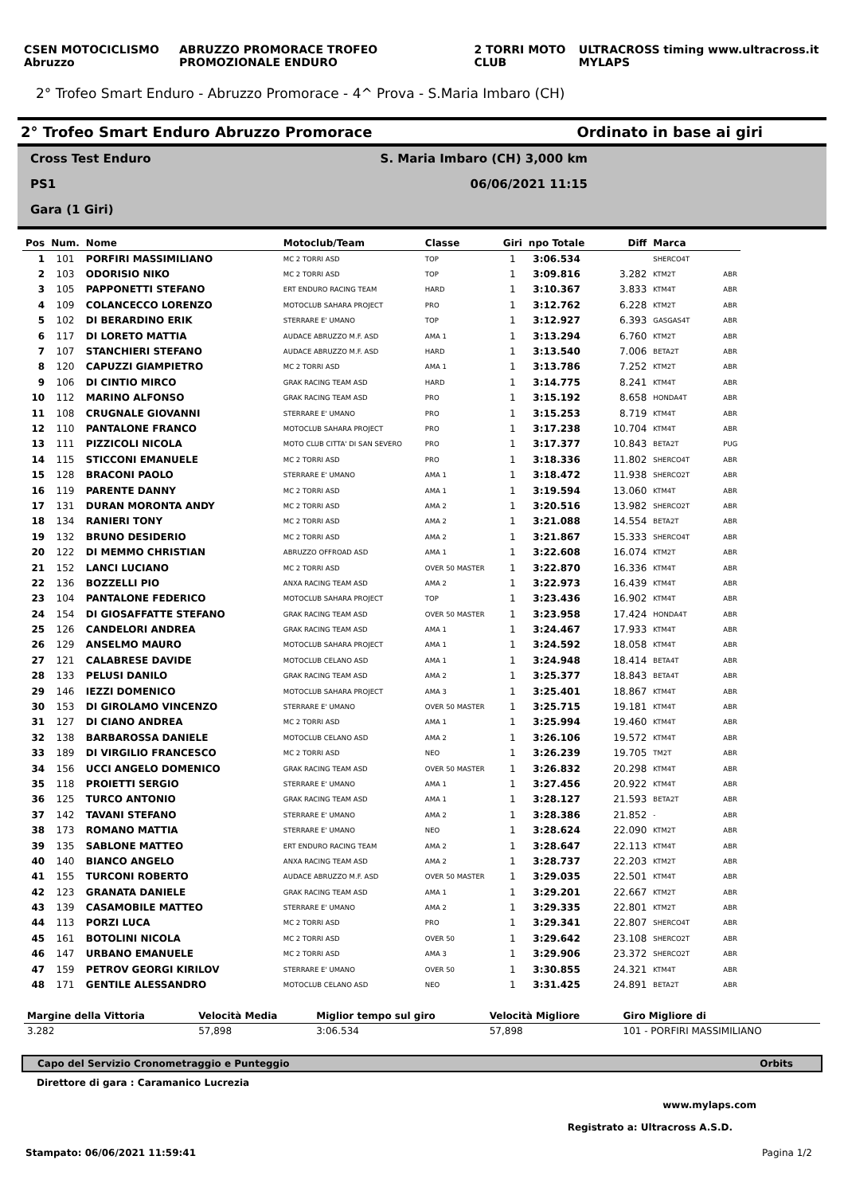CSEN MOTOCICLISMO Abruzzo ABRUZZO PROMORACE TROFEO PROMOZIONALE ENDURO 2 TORRI MOTO CLUB ULTRACROSS timing www.ultracross.it MYLAPS
2° Trofeo Smart Enduro - Abruzzo Promorace - 4^ Prova - S.Maria Imbaro (CH)
2° Trofeo Smart Enduro Abruzzo Promorace Ordinato in base ai giri
Cross Test Enduro S. Maria Imbaro (CH) 3,000 km
PS1 06/06/2021 11:15
Gara (1 Giri)
| Pos | Num. | Nome | Motoclub/Team | Classe | Giri | npo Totale | Diff | Marca | |
| --- | --- | --- | --- | --- | --- | --- | --- | --- | --- |
| 1 | 101 | PORFIRI MASSIMILIANO | MC 2 TORRI ASD | TOP | 1 | 3:06.534 | | SHERCO4T | |
| 2 | 103 | ODORISIO NIKO | MC 2 TORRI ASD | TOP | 1 | 3:09.816 | 3.282 | KTM2T | ABR |
| 3 | 105 | PAPPONETTI STEFANO | ERT ENDURO RACING TEAM | HARD | 1 | 3:10.367 | 3.833 | KTM4T | ABR |
| 4 | 109 | COLANCECCO LORENZO | MOTOCLUB SAHARA PROJECT | PRO | 1 | 3:12.762 | 6.228 | KTM2T | ABR |
| 5 | 102 | DI BERARDINO ERIK | STERRARE E' UMANO | TOP | 1 | 3:12.927 | 6.393 | GASGAS4T | ABR |
| 6 | 117 | DI LORETO MATTIA | AUDACE ABRUZZO M.F. ASD | AMA 1 | 1 | 3:13.294 | 6.760 | KTM2T | ABR |
| 7 | 107 | STANCHIERI STEFANO | AUDACE ABRUZZO M.F. ASD | HARD | 1 | 3:13.540 | 7.006 | BETA2T | ABR |
| 8 | 120 | CAPUZZI GIAMPIETRO | MC 2 TORRI ASD | AMA 1 | 1 | 3:13.786 | 7.252 | KTM2T | ABR |
| 9 | 106 | DI CINTIO MIRCO | GRAK RACING TEAM ASD | HARD | 1 | 3:14.775 | 8.241 | KTM4T | ABR |
| 10 | 112 | MARINO ALFONSO | GRAK RACING TEAM ASD | PRO | 1 | 3:15.192 | 8.658 | HONDA4T | ABR |
| 11 | 108 | CRUGNALE GIOVANNI | STERRARE E' UMANO | PRO | 1 | 3:15.253 | 8.719 | KTM4T | ABR |
| 12 | 110 | PANTALONE FRANCO | MOTOCLUB SAHARA PROJECT | PRO | 1 | 3:17.238 | 10.704 | KTM4T | ABR |
| 13 | 111 | PIZZICOLI NICOLA | MOTO CLUB CITTA' DI SAN SEVERO | PRO | 1 | 3:17.377 | 10.843 | BETA2T | PUG |
| 14 | 115 | STICCONI EMANUELE | MC 2 TORRI ASD | PRO | 1 | 3:18.336 | 11.802 | SHERCO4T | ABR |
| 15 | 128 | BRACONI PAOLO | STERRARE E' UMANO | AMA 1 | 1 | 3:18.472 | 11.938 | SHERCO2T | ABR |
| 16 | 119 | PARENTE DANNY | MC 2 TORRI ASD | AMA 1 | 1 | 3:19.594 | 13.060 | KTM4T | ABR |
| 17 | 131 | DURAN MORONTA ANDY | MC 2 TORRI ASD | AMA 2 | 1 | 3:20.516 | 13.982 | SHERCO2T | ABR |
| 18 | 134 | RANIERI TONY | MC 2 TORRI ASD | AMA 2 | 1 | 3:21.088 | 14.554 | BETA2T | ABR |
| 19 | 132 | BRUNO DESIDERIO | MC 2 TORRI ASD | AMA 2 | 1 | 3:21.867 | 15.333 | SHERCO4T | ABR |
| 20 | 122 | DI MEMMO CHRISTIAN | ABRUZZO OFFROAD ASD | AMA 1 | 1 | 3:22.608 | 16.074 | KTM2T | ABR |
| 21 | 152 | LANCI LUCIANO | MC 2 TORRI ASD | OVER 50 MASTER | 1 | 3:22.870 | 16.336 | KTM4T | ABR |
| 22 | 136 | BOZZELLI PIO | ANXA RACING TEAM ASD | AMA 2 | 1 | 3:22.973 | 16.439 | KTM4T | ABR |
| 23 | 104 | PANTALONE FEDERICO | MOTOCLUB SAHARA PROJECT | TOP | 1 | 3:23.436 | 16.902 | KTM4T | ABR |
| 24 | 154 | DI GIOSAFFATTE STEFANO | GRAK RACING TEAM ASD | OVER 50 MASTER | 1 | 3:23.958 | 17.424 | HONDA4T | ABR |
| 25 | 126 | CANDELORI ANDREA | GRAK RACING TEAM ASD | AMA 1 | 1 | 3:24.467 | 17.933 | KTM4T | ABR |
| 26 | 129 | ANSELMO MAURO | MOTOCLUB SAHARA PROJECT | AMA 1 | 1 | 3:24.592 | 18.058 | KTM4T | ABR |
| 27 | 121 | CALABRESE DAVIDE | MOTOCLUB CELANO ASD | AMA 1 | 1 | 3:24.948 | 18.414 | BETA4T | ABR |
| 28 | 133 | PELUSI DANILO | GRAK RACING TEAM ASD | AMA 2 | 1 | 3:25.377 | 18.843 | BETA4T | ABR |
| 29 | 146 | IEZZI DOMENICO | MOTOCLUB SAHARA PROJECT | AMA 3 | 1 | 3:25.401 | 18.867 | KTM4T | ABR |
| 30 | 153 | DI GIROLAMO VINCENZO | STERRARE E' UMANO | OVER 50 MASTER | 1 | 3:25.715 | 19.181 | KTM4T | ABR |
| 31 | 127 | DI CIANO ANDREA | MC 2 TORRI ASD | AMA 1 | 1 | 3:25.994 | 19.460 | KTM4T | ABR |
| 32 | 138 | BARBAROSSA DANIELE | MOTOCLUB CELANO ASD | AMA 2 | 1 | 3:26.106 | 19.572 | KTM4T | ABR |
| 33 | 189 | DI VIRGILIO FRANCESCO | MC 2 TORRI ASD | NEO | 1 | 3:26.239 | 19.705 | TM2T | ABR |
| 34 | 156 | UCCI ANGELO DOMENICO | GRAK RACING TEAM ASD | OVER 50 MASTER | 1 | 3:26.832 | 20.298 | KTM4T | ABR |
| 35 | 118 | PROIETTI SERGIO | STERRARE E' UMANO | AMA 1 | 1 | 3:27.456 | 20.922 | KTM4T | ABR |
| 36 | 125 | TURCO ANTONIO | GRAK RACING TEAM ASD | AMA 1 | 1 | 3:28.127 | 21.593 | BETA2T | ABR |
| 37 | 142 | TAVANI STEFANO | STERRARE E' UMANO | AMA 2 | 1 | 3:28.386 | 21.852 | - | ABR |
| 38 | 173 | ROMANO MATTIA | STERRARE E' UMANO | NEO | 1 | 3:28.624 | 22.090 | KTM2T | ABR |
| 39 | 135 | SABLONE MATTEO | ERT ENDURO RACING TEAM | AMA 2 | 1 | 3:28.647 | 22.113 | KTM4T | ABR |
| 40 | 140 | BIANCO ANGELO | ANXA RACING TEAM ASD | AMA 2 | 1 | 3:28.737 | 22.203 | KTM2T | ABR |
| 41 | 155 | TURCONI ROBERTO | AUDACE ABRUZZO M.F. ASD | OVER 50 MASTER | 1 | 3:29.035 | 22.501 | KTM4T | ABR |
| 42 | 123 | GRANATA DANIELE | GRAK RACING TEAM ASD | AMA 1 | 1 | 3:29.201 | 22.667 | KTM2T | ABR |
| 43 | 139 | CASAMOBILE MATTEO | STERRARE E' UMANO | AMA 2 | 1 | 3:29.335 | 22.801 | KTM2T | ABR |
| 44 | 113 | PORZI LUCA | MC 2 TORRI ASD | PRO | 1 | 3:29.341 | 22.807 | SHERCO4T | ABR |
| 45 | 161 | BOTOLINI NICOLA | MC 2 TORRI ASD | OVER 50 | 1 | 3:29.642 | 23.108 | SHERCO2T | ABR |
| 46 | 147 | URBANO EMANUELE | MC 2 TORRI ASD | AMA 3 | 1 | 3:29.906 | 23.372 | SHERCO2T | ABR |
| 47 | 159 | PETROV GEORGI KIRILOV | STERRARE E' UMANO | OVER 50 | 1 | 3:30.855 | 24.321 | KTM4T | ABR |
| 48 | 171 | GENTILE ALESSANDRO | MOTOCLUB CELANO ASD | NEO | 1 | 3:31.425 | 24.891 | BETA2T | ABR |
| Margine della Vittoria | Velocità Media | Miglior tempo sul giro | Velocità Migliore | Giro Migliore di |
| --- | --- | --- | --- | --- |
| 3.282 | 57,898 | 3:06.534 | 57,898 | 101 - PORFIRI MASSIMILIANO |
Capo del Servizio Cronometraggio e Punteggio Orbits
Direttore di gara : Caramanico Lucrezia
www.mylaps.com
Registrato a: Ultracross A.S.D.
Stampato: 06/06/2021 11:59:41 Pagina 1/2